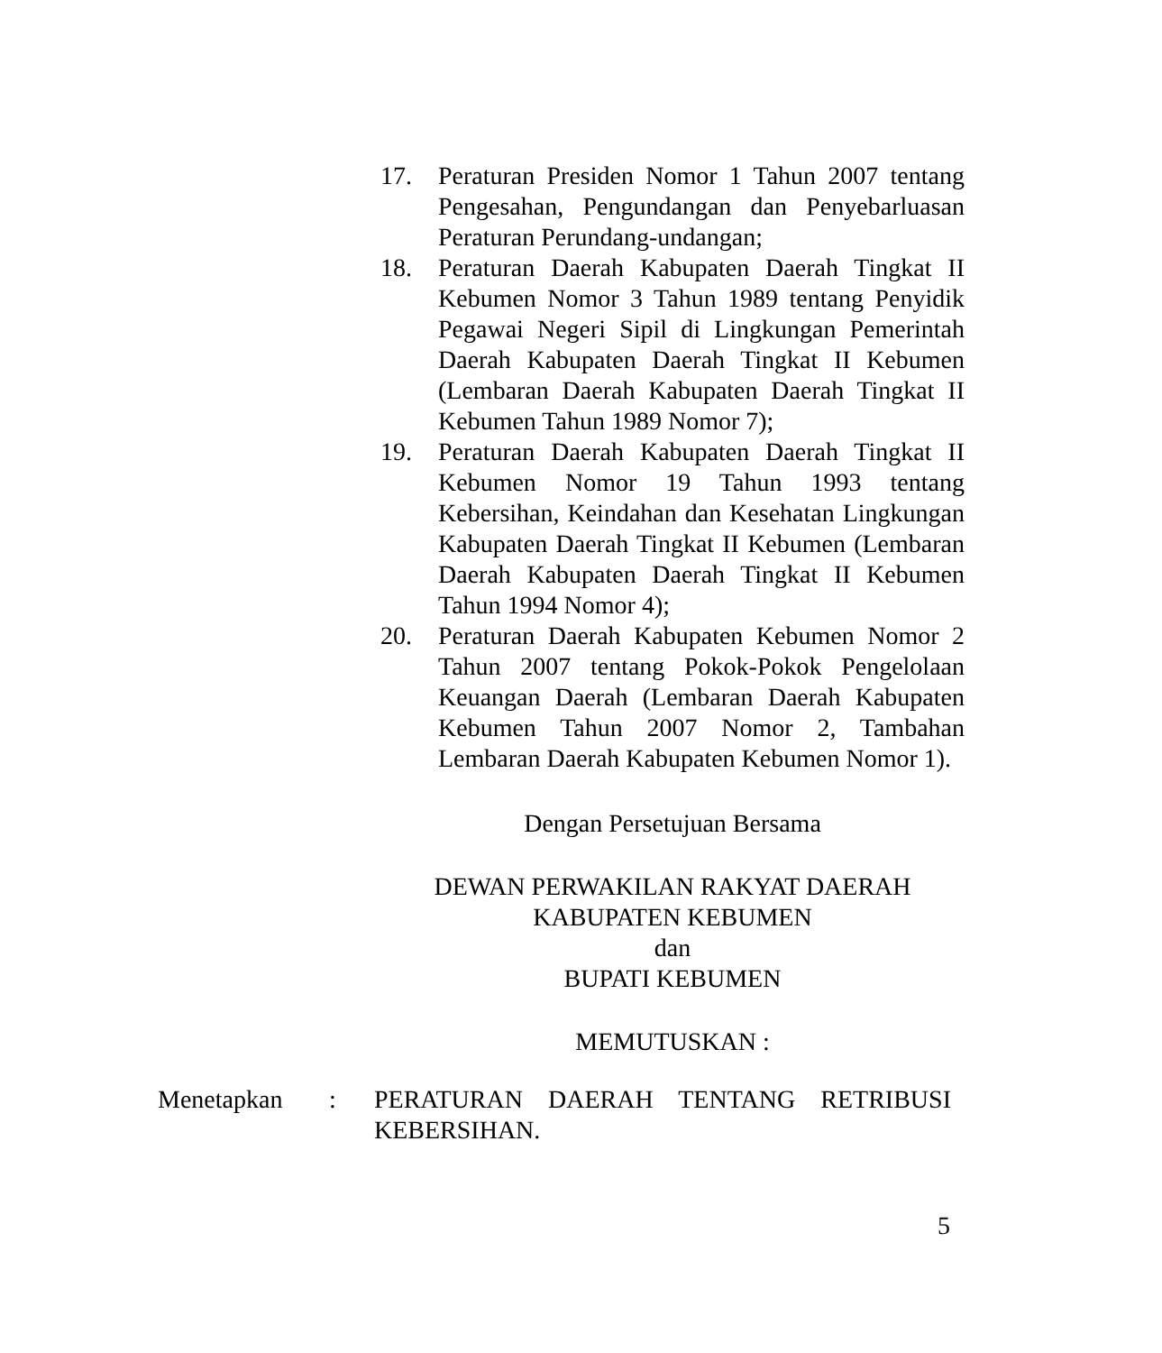17. Peraturan Presiden Nomor 1 Tahun 2007 tentang Pengesahan, Pengundangan dan Penyebarluasan Peraturan Perundang-undangan;
18. Peraturan Daerah Kabupaten Daerah Tingkat II Kebumen Nomor 3 Tahun 1989 tentang Penyidik Pegawai Negeri Sipil di Lingkungan Pemerintah Daerah Kabupaten Daerah Tingkat II Kebumen (Lembaran Daerah Kabupaten Daerah Tingkat II Kebumen Tahun 1989 Nomor 7);
19. Peraturan Daerah Kabupaten Daerah Tingkat II Kebumen Nomor 19 Tahun 1993 tentang Kebersihan, Keindahan dan Kesehatan Lingkungan Kabupaten Daerah Tingkat II Kebumen (Lembaran Daerah Kabupaten Daerah Tingkat II Kebumen Tahun 1994 Nomor 4);
20. Peraturan Daerah Kabupaten Kebumen Nomor 2 Tahun 2007 tentang Pokok-Pokok Pengelolaan Keuangan Daerah (Lembaran Daerah Kabupaten Kebumen Tahun 2007 Nomor 2, Tambahan Lembaran Daerah Kabupaten Kebumen Nomor 1).
Dengan Persetujuan Bersama
DEWAN PERWAKILAN RAKYAT DAERAH
KABUPATEN KEBUMEN
dan
BUPATI KEBUMEN
MEMUTUSKAN :
Menetapkan : PERATURAN DAERAH TENTANG RETRIBUSI KEBERSIHAN.
5